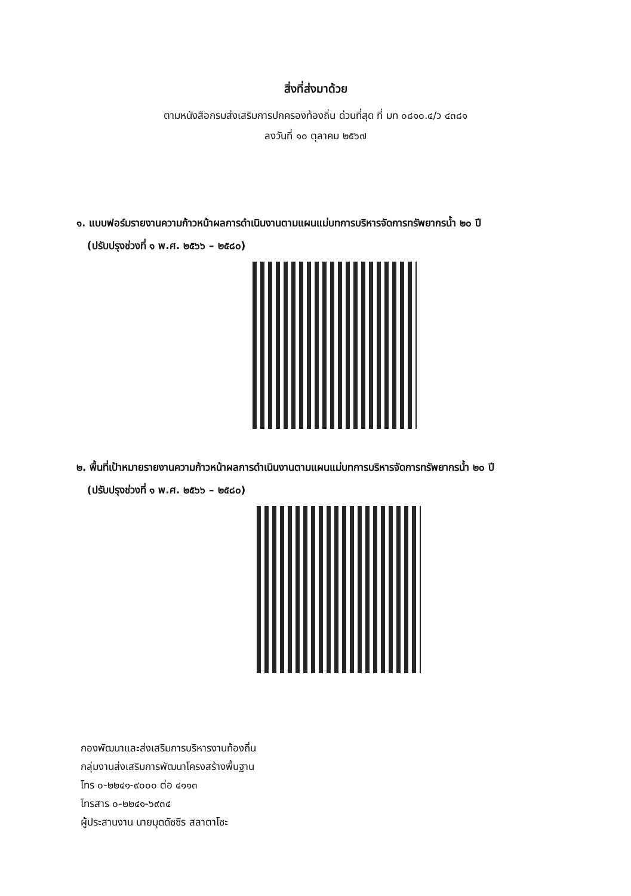สิ่งที่ส่งมาด้วย
ตามหนังสือกรมส่งเสริมการปกครองท้องถิ่น ด่วนที่สุด ที่ มท ๐๘๑๐.๔/ว ๔๓๘๑
ลงวันที่ ๑๐ ตุลาคม ๒๕๖๗
๑. แบบฟอร์มรายงานความก้าวหน้าผลการดำเนินงานตามแผนแม่บทการบริหารจัดการทรัพยากรน้ำ ๒๐ ปี
(ปรับปรุงช่วงที่ ๑ พ.ศ. ๒๕๖๖ – ๒๕๘๐)
๒. พื้นที่เป้าหมายรายงานความก้าวหน้าผลการดำเนินงานตามแผนแม่บทการบริหารจัดการทรัพยากรน้ำ ๒๐ ปี
(ปรับปรุงช่วงที่ ๑ พ.ศ. ๒๕๖๖ – ๒๕๘๐)
กองพัฒนาและส่งเสริมการบริหารงานท้องถิ่น
กลุ่มงานส่งเสริมการพัฒนาโครงสร้างพื้นฐาน
โทร ๐-๒๒๔๑-๙๐๐๐ ต่อ ๔๑๑๓
โทรสาร ๐-๒๒๔๑-๖๙๓๔
ผู้ประสานงาน นายมุดดัซซีร สลาตาโซะ